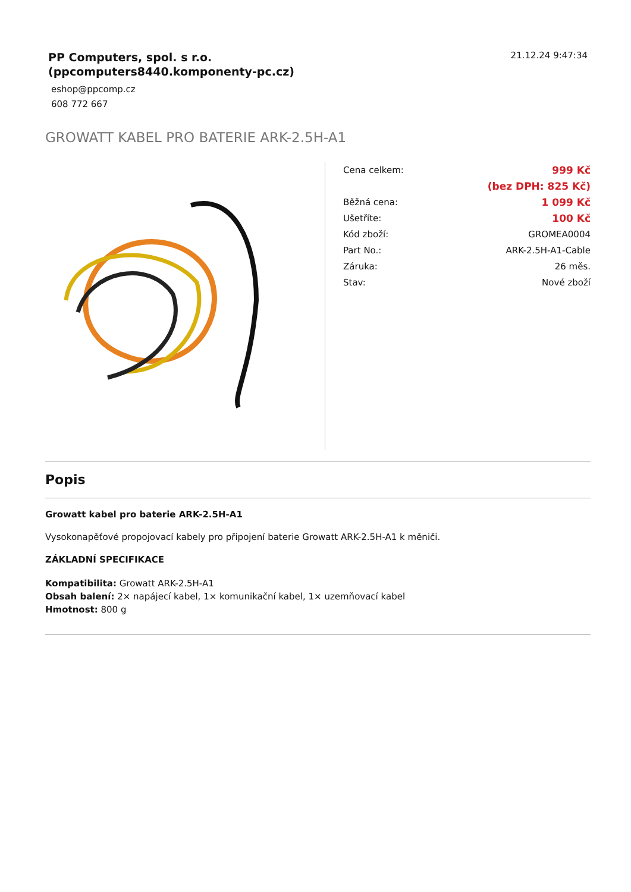21.12.24 9:47:34
PP Computers, spol. s r.o.
(ppcomputers8440.komponenty-pc.cz)
eshop@ppcomp.cz
608 772 667
GROWATT KABEL PRO BATERIE ARK-2.5H-A1
| Cena celkem: | 999 Kč |
| | (bez DPH: 825 Kč) |
| Běžná cena: | 1 099 Kč |
| Ušetříte: | 100 Kč |
| Kód zboží: | GROMEA0004 |
| Part No.: | ARK-2.5H-A1-Cable |
| Záruka: | 26 měs. |
| Stav: | Nové zboží |
Popis
Growatt kabel pro baterie ARK-2.5H-A1
Vysokonapěťové propojovací kabely pro připojení baterie Growatt ARK-2.5H-A1 k měniči.
ZÁKLADNÍ SPECIFIKACE
Kompatibilita: Growatt ARK-2.5H-A1
Obsah balení: 2× napájecí kabel, 1× komunikační kabel, 1× uzemňovací kabel
Hmotnost: 800 g